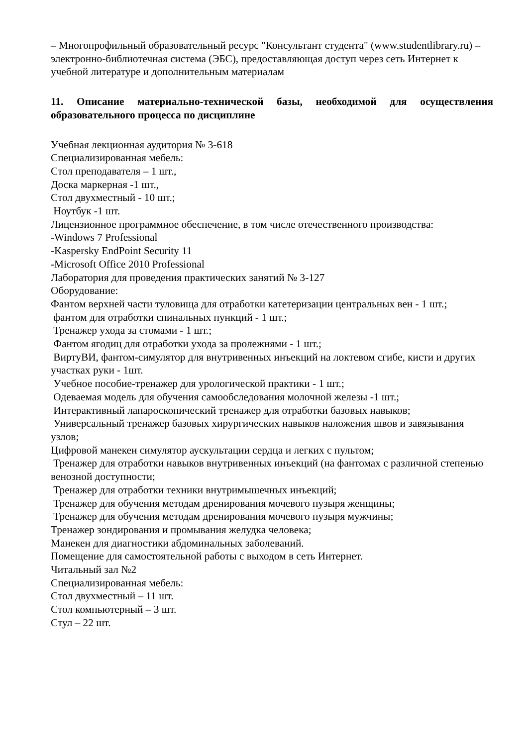– Многопрофильный образовательный ресурс "Консультант студента" (www.studentlibrary.ru) – электронно-библиотечная система (ЭБС), предоставляющая доступ через сеть Интернет к учебной литературе и дополнительным материалам
11. Описание материально-технической базы, необходимой для осуществления образовательного процесса по дисциплине
Учебная лекционная аудитория № 3-618
Специализированная мебель:
Стол преподавателя – 1 шт.,
Доска маркерная -1 шт.,
Стол двухместный - 10 шт.;
Ноутбук -1 шт.
Лицензионное программное обеспечение, в том числе отечественного производства:
-Windows 7 Professional
-Kaspersky EndPoint Security 11
-Microsoft Office 2010 Professional
Лаборатория для проведения практических занятий № 3-127
Оборудование:
Фантом верхней части туловища для отработки катетеризации центральных вен - 1 шт.;
фантом для отработки спинальных пункций - 1 шт.;
Тренажер ухода за стомами - 1 шт.;
Фантом ягодиц для отработки ухода за пролежнями - 1 шт.;
ВиртуВИ, фантом-симулятор для внутривенных инъекций на локтевом сгибе, кисти и других участках руки - 1шт.
Учебное пособие-тренажер для урологической практики - 1 шт.;
Одеваемая модель для обучения самообследования молочной железы -1 шт.;
Интерактивный лапароскопический тренажер для отработки базовых навыков;
Универсальный тренажер базовых хирургических навыков наложения швов и завязывания узлов;
Цифровой манекен симулятор аускультации сердца и легких с пультом;
Тренажер для отработки навыков внутривенных инъекций (на фантомах с различной степенью венозной доступности;
Тренажер для отработки техники внутримышечных инъекций;
Тренажер для обучения методам дренирования мочевого пузыря женщины;
Тренажер для обучения методам дренирования мочевого пузыря мужчины;
Тренажер зондирования и промывания желудка человека;
Манекен для диагностики абдоминальных заболеваний.
Помещение для самостоятельной работы с выходом в сеть Интернет.
Читальный зал №2
Специализированная мебель:
Стол двухместный – 11 шт.
Стол компьютерный – 3 шт.
Стул – 22 шт.